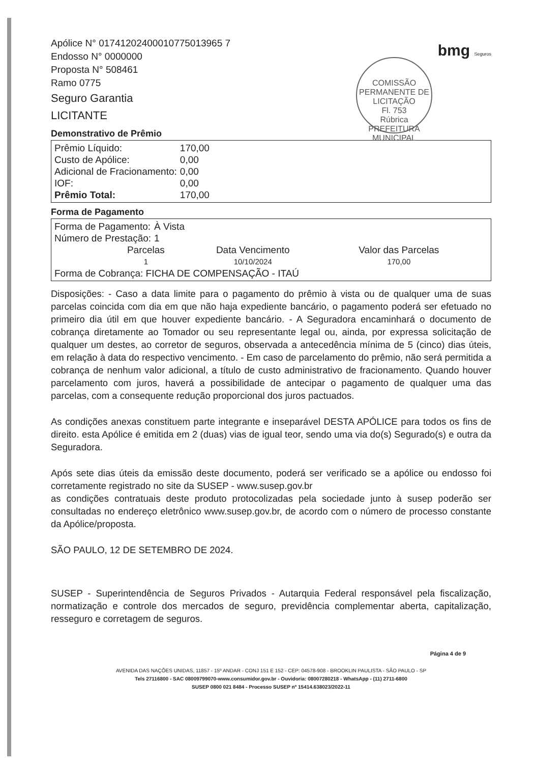bmg Seguros
COMISSÃO PERMANENTE DE LICITAÇÃO
Fl. 753
Rúbrica
PREFEITURA MUNICIPAL
Apólice N° 01741202400010775013965 7
Endosso N° 0000000
Proposta N° 508461
Ramo 0775
Seguro Garantia
LICITANTE
Demonstrativo de Prêmio
| Prêmio Líquido: | 170,00 |
| Custo de Apólice: | 0,00 |
| Adicional de Fracionamento: | 0,00 |
| IOF: | 0,00 |
| Prêmio Total: | 170,00 |
Forma de Pagamento
| Forma de Pagamento: | À Vista |
| Número de Prestação: | 1 |
| Parcelas | Data Vencimento | Valor das Parcelas |
| 1 | 10/10/2024 | 170,00 |
Forma de Cobrança: FICHA DE COMPENSAÇÃO - ITAÚ
Disposições: - Caso a data limite para o pagamento do prêmio à vista ou de qualquer uma de suas parcelas coincida com dia em que não haja expediente bancário, o pagamento poderá ser efetuado no primeiro dia útil em que houver expediente bancário. - A Seguradora encaminhará o documento de cobrança diretamente ao Tomador ou seu representante legal ou, ainda, por expressa solicitação de qualquer um destes, ao corretor de seguros, observada a antecedência mínima de 5 (cinco) dias úteis, em relação à data do respectivo vencimento. - Em caso de parcelamento do prêmio, não será permitida a cobrança de nenhum valor adicional, a título de custo administrativo de fracionamento. Quando houver parcelamento com juros, haverá a possibilidade de antecipar o pagamento de qualquer uma das parcelas, com a consequente redução proporcional dos juros pactuados.
As condições anexas constituem parte integrante e inseparável DESTA APÓLICE para todos os fins de direito. esta Apólice é emitida em 2 (duas) vias de igual teor, sendo uma via do(s) Segurado(s) e outra da Seguradora.
Após sete dias úteis da emissão deste documento, poderá ser verificado se a apólice ou endosso foi corretamente registrado no site da SUSEP - www.susep.gov.br
as condições contratuais deste produto protocolizadas pela sociedade junto à susep poderão ser consultadas no endereço eletrônico www.susep.gov.br, de acordo com o número de processo constante da Apólice/proposta.
SÃO PAULO, 12 DE SETEMBRO DE 2024.
SUSEP - Superintendência de Seguros Privados - Autarquia Federal responsável pela fiscalização, normatização e controle dos mercados de seguro, previdência complementar aberta, capitalização, resseguro e corretagem de seguros.
Página 4 de 9
AVENIDA DAS NAÇÕES UNIDAS, 11857 - 15º ANDAR - CONJ 151 E 152 - CEP: 04578-908 - BROOKLIN PAULISTA - SÃO PAULO - SP
Tels 27116800 - SAC 08009799070-www.consumidor.gov.br - Ouvidoria: 08007280218 - WhatsApp - (11) 2711-6800
SUSEP 0800 021 8484 - Processo SUSEP nº 15414.638023/2022-11